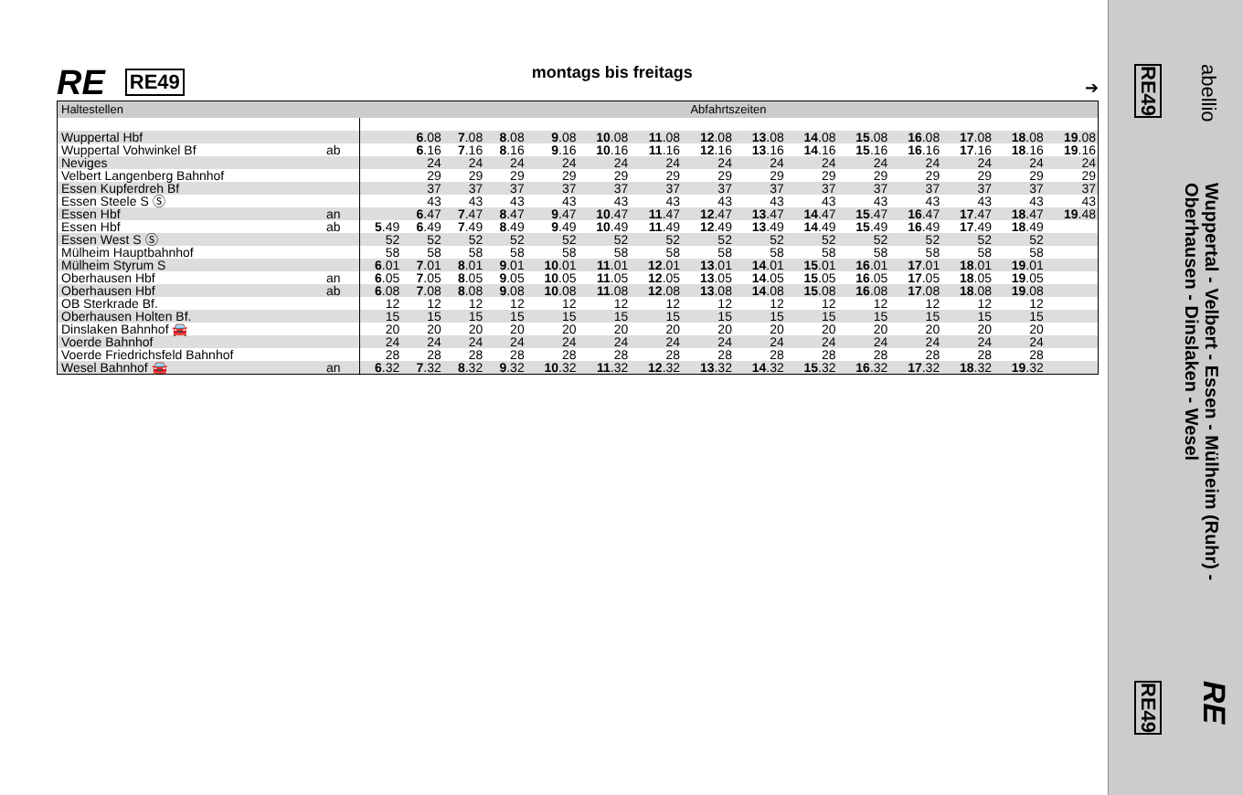RE RE49 montags bis freitags ➔
| Haltestellen | | | Abfahrtszeiten | | | | | | | | | | | | | | |
| --- | --- | --- | --- | --- | --- | --- | --- | --- | --- | --- | --- | --- | --- | --- | --- | --- | --- |
| Wuppertal Hbf | | | | 6 .08 | 7 .08 | 8 .08 | 9 .08 | 10 .08 | 11 .08 | 12 .08 | 13 .08 | 14 .08 | 15 .08 | 16 .08 | 17 .08 | 18 .08 | 19 .08 |
| Wuppertal Vohwinkel Bf | ab | | | 6 .16 | 7 .16 | 8 .16 | 9 .16 | 10 .16 | 11 .16 | 12 .16 | 13 .16 | 14 .16 | 15 .16 | 16 .16 | 17 .16 | 18 .16 | 19 .16 |
| Neviges | | | | 24 | 24 | 24 | 24 | 24 | 24 | 24 | 24 | 24 | 24 | 24 | 24 | 24 | 24 |
| Velbert Langenberg Bahnhof | | | | 29 | 29 | 29 | 29 | 29 | 29 | 29 | 29 | 29 | 29 | 29 | 29 | 29 | 29 |
| Essen Kupferdreh Bf | | | | 37 | 37 | 37 | 37 | 37 | 37 | 37 | 37 | 37 | 37 | 37 | 37 | 37 | 37 |
| Essen Steele S Ⓢ | | | | 43 | 43 | 43 | 43 | 43 | 43 | 43 | 43 | 43 | 43 | 43 | 43 | 43 | 43 |
| Essen Hbf | an | | | 6 .47 | 7 .47 | 8 .47 | 9 .47 | 10 .47 | 11 .47 | 12 .47 | 13 .47 | 14 .47 | 15 .47 | 16 .47 | 17 .47 | 18 .47 | 19 .48 |
| Essen Hbf | ab | | 5 .49 | 6 .49 | 7 .49 | 8 .49 | 9 .49 | 10 .49 | 11 .49 | 12 .49 | 13 .49 | 14 .49 | 15 .49 | 16 .49 | 17 .49 | 18 .49 | |
| Essen West S Ⓢ | | | 52 | 52 | 52 | 52 | 52 | 52 | 52 | 52 | 52 | 52 | 52 | 52 | 52 | 52 | |
| Mülheim Hauptbahnhof | | | 58 | 58 | 58 | 58 | 58 | 58 | 58 | 58 | 58 | 58 | 58 | 58 | 58 | 58 | |
| Mülheim Styrum S | | | 6 .01 | 7 .01 | 8 .01 | 9 .01 | 10 .01 | 11 .01 | 12 .01 | 13 .01 | 14 .01 | 15 .01 | 16 .01 | 17 .01 | 18 .01 | 19 .01 | |
| Oberhausen Hbf | an | | 6 .05 | 7 .05 | 8 .05 | 9 .05 | 10 .05 | 11 .05 | 12 .05 | 13 .05 | 14 .05 | 15 .05 | 16 .05 | 17 .05 | 18 .05 | 19 .05 | |
| Oberhausen Hbf | ab | | 6 .08 | 7 .08 | 8 .08 | 9 .08 | 10 .08 | 11 .08 | 12 .08 | 13 .08 | 14 .08 | 15 .08 | 16 .08 | 17 .08 | 18 .08 | 19 .08 | |
| OB Sterkrade Bf. | | | 12 | 12 | 12 | 12 | 12 | 12 | 12 | 12 | 12 | 12 | 12 | 12 | 12 | 12 | |
| Oberhausen Holten Bf. | | | 15 | 15 | 15 | 15 | 15 | 15 | 15 | 15 | 15 | 15 | 15 | 15 | 15 | 15 | |
| Dinslaken Bahnhof 🚘 | | | 20 | 20 | 20 | 20 | 20 | 20 | 20 | 20 | 20 | 20 | 20 | 20 | 20 | 20 | |
| Voerde Bahnhof | | | 24 | 24 | 24 | 24 | 24 | 24 | 24 | 24 | 24 | 24 | 24 | 24 | 24 | 24 | |
| Voerde Friedrichsfeld Bahnhof | | | 28 | 28 | 28 | 28 | 28 | 28 | 28 | 28 | 28 | 28 | 28 | 28 | 28 | 28 | |
| Wesel Bahnhof 🚘 | an | | 6 .32 | 7 .32 | 8 .32 | 9 .32 | 10 .32 | 11 .32 | 12 .32 | 13 .32 | 14 .32 | 15 .32 | 16 .32 | 17 .32 | 18 .32 | 19 .32 | |
abellio
RE49
Wuppertal - Velbert - Essen - Mülheim (Ruhr) -
Oberhausen - Dinslaken - Wesel
RE
RE49